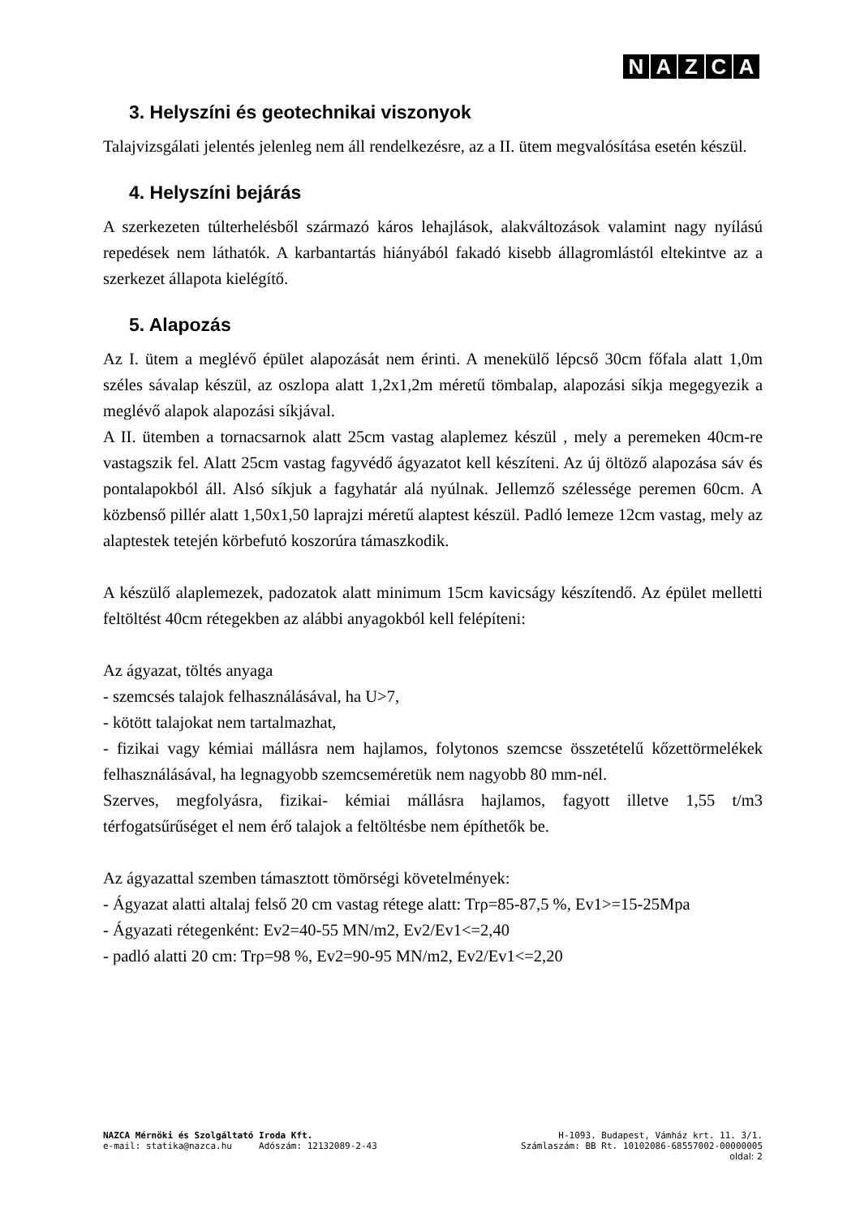NAZCA
3. Helyszíni és geotechnikai viszonyok
Talajvizsgálati jelentés jelenleg nem áll rendelkezésre, az a II. ütem megvalósítása esetén készül.
4. Helyszíni bejárás
A szerkezeten túlterhelésből származó káros lehajlások, alakváltozások valamint nagy nyílású repedések nem láthatók. A karbantartás hiányából fakadó kisebb állagromlástól eltekintve az a szerkezet állapota kielégítő.
5. Alapozás
Az I. ütem a meglévő épület alapozását nem érinti. A menekülő lépcső 30cm főfala alatt 1,0m széles sávalap készül, az oszlopa alatt 1,2x1,2m méretű tömbalap, alapozási síkja megegyezik a meglévő alapok alapozási síkjával.
A II. ütemben a tornacsarnok alatt 25cm vastag alaplemez készül , mely a peremeken 40cm-re vastagszik fel. Alatt 25cm vastag fagyvédő ágyazatot kell készíteni. Az új öltöző alapozása sáv és pontalapokból áll. Alsó síkjuk a fagyhatár alá nyúlnak. Jellemző szélessége peremen 60cm. A közbenső pillér alatt 1,50x1,50 laprajzi méretű alaptest készül. Padló lemeze 12cm vastag, mely az alaptestek tetején körbefutó koszorúra támaszkodik.
A készülő alaplemezek, padozatok alatt minimum 15cm kavicságy készítendő. Az épület melletti feltöltést 40cm rétegekben az alábbi anyagokból kell felépíteni:
Az ágyazat, töltés anyaga
- szemcsés talajok felhasználásával, ha U>7,
- kötött talajokat nem tartalmazhat,
- fizikai vagy kémiai mállásra nem hajlamos, folytonos szemcse összetételű kőzettörmelékek felhasználásával, ha legnagyobb szemcseméretük nem nagyobb 80 mm-nél.
Szerves, megfolyásra, fizikai- kémiai mállásra hajlamos, fagyott illetve 1,55 t/m3 térfogatsűrűséget el nem érő talajok a feltöltésbe nem építhetők be.
Az ágyazattal szemben támasztott tömörségi követelmények:
- Ágyazat alatti altalaj felső 20 cm vastag rétege alatt: Trρ=85-87,5 %, Ev1>=15-25Mpa
- Ágyazati rétegenként: Ev2=40-55 MN/m2, Ev2/Ev1<=2,40
- padló alatti 20 cm: Trρ=98 %, Ev2=90-95 MN/m2, Ev2/Ev1<=2,20
NAZCA Mérnöki és Szolgáltató Iroda Kft. H-1093. Budapest, Vámház krt. 11. 3/1.
e-mail: statika@nazca.hu Adószám: 12132089-2-43 Számlaszám: BB Rt. 10102086-68557002-00000005
oldal: 2